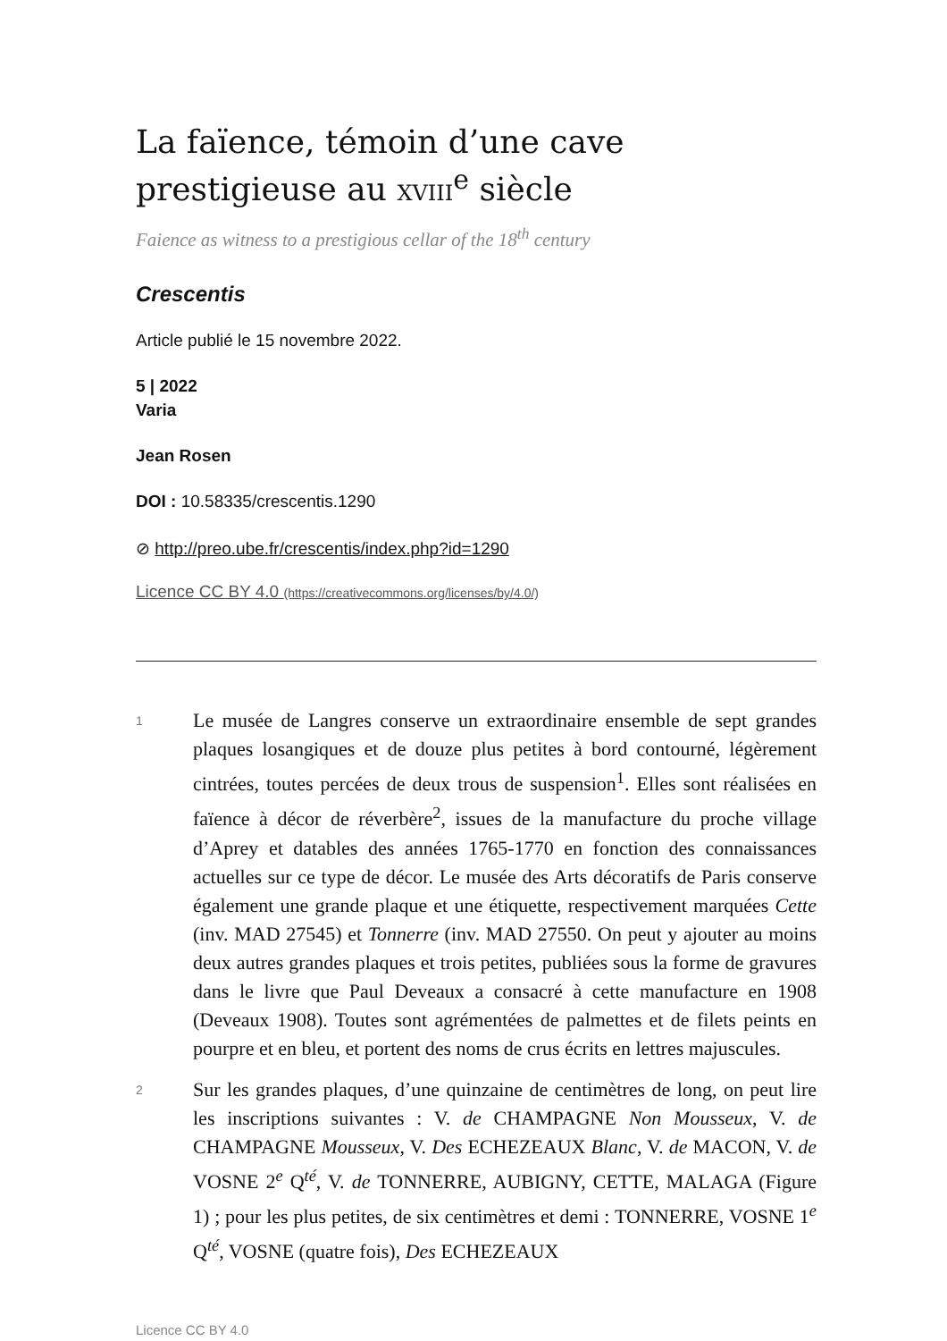La faïence, témoin d’une cave prestigieuse au XVIII<sup>e</sup> siècle
Faience as witness to a prestigious cellar of the 18<sup>th</sup> century
Crescentis
Article publié le 15 novembre 2022.
5 | 2022
Varia
Jean Rosen
DOI : 10.58335/crescentis.1290
⊘ http://preo.ube.fr/crescentis/index.php?id=1290
Licence CC BY 4.0 (https://creativecommons.org/licenses/by/4.0/)
1
Le musée de Langres conserve un extraordinaire ensemble de sept grandes plaques losangiques et de douze plus petites à bord contourné, légèrement cintrées, toutes percées de deux trous de suspension<sup>1</sup>. Elles sont réalisées en faïence à décor de réverbère<sup>2</sup>, issues de la manufacture du proche village d’Aprey et datables des années 1765-1770 en fonction des connaissances actuelles sur ce type de décor. Le musée des Arts décoratifs de Paris conserve également une grande plaque et une étiquette, respectivement marquées Cette (inv. MAD 27545) et Tonnerre (inv. MAD 27550. On peut y ajouter au moins deux autres grandes plaques et trois petites, publiées sous la forme de gravures dans le livre que Paul Deveaux a consacré à cette manufacture en 1908 (Deveaux 1908). Toutes sont agrémentées de palmettes et de filets peints en pourpre et en bleu, et portent des noms de crus écrits en lettres majuscules.
2
Sur les grandes plaques, d’une quinzaine de centimètres de long, on peut lire les inscriptions suivantes : V. de CHAMPAGNE Non Mousseux, V. de CHAMPAGNE Mousseux, V. Des ECHEZEAUX Blanc, V. de MACON, V. de VOSNE 2<sup>e</sup> Q<sup>té</sup>, V. de TONNERRE, AUBIGNY, CETTE, MALAGA (Figure 1) ; pour les plus petites, de six centimètres et demi : TONNERRE, VOSNE 1<sup>e</sup> Q<sup>té</sup>, VOSNE (quatre fois), Des ECHEZEAUX
Licence CC BY 4.0